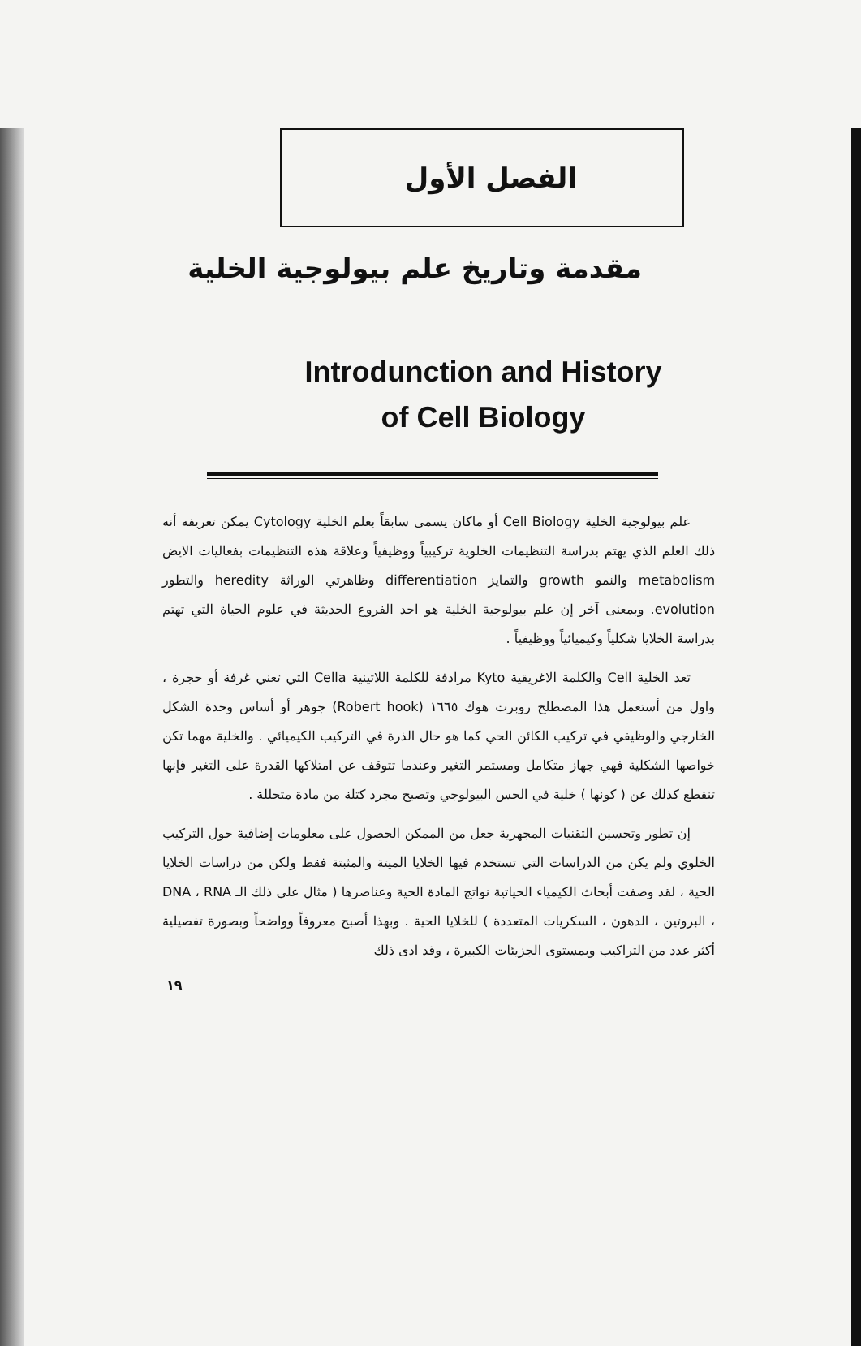الفصل الأول
مقدمة وتاريخ علم بيولوجية الخلية
Introdunction and History
of Cell Biology
علم بيولوجية الخلية Cell Biology أو ماكان يسمى سابقاً بعلم الخلية Cytology يمكن تعريفه أنه ذلك العلم الذي يهتم بدراسة التنظيمات الخلوية تركيبياً ووظيفياً وعلاقة هذه التنظيمات بفعاليات الايض metabolism والنمو growth والتمايز differentiation وظاهرتي الوراثة heredity والتطور evolution. وبمعنى آخر إن علم بيولوجية الخلية هو احد الفروع الحديثة في علوم الحياة التي تهتم بدراسة الخلايا شكلياً وكيميائياً ووظيفياً .
تعد الخلية Cell والكلمة الاغريقية Kyto مرادفة للكلمة اللاتينية Cella التي تعني غرفة أو حجرة ، واول من أستعمل هذا المصطلح روبرت هوك ١٦٦٥ (Robert hook) جوهر أو أساس وحدة الشكل الخارجي والوظيفي في تركيب الكائن الحي كما هو حال الذرة في التركيب الكيميائي . والخلية مهما تكن خواصها الشكلية فهي جهاز متكامل ومستمر التغير وعندما تتوقف عن امتلاكها القدرة على التغير فإنها تنقطع كذلك عن ( كونها ) خلية في الحس البيولوجي وتصبح مجرد كتلة من مادة متحللة .
إن تطور وتحسين التقنيات المجهرية جعل من الممكن الحصول على معلومات إضافية حول التركيب الخلوي ولم يكن من الدراسات التي تستخدم فيها الخلايا الميتة والمثبتة فقط ولكن من دراسات الخلايا الحية ، لقد وصفت أبحاث الكيمياء الحياتية نواتج المادة الحية وعناصرها ( مثال على ذلك الـ DNA ، RNA ، البروتين ، الدهون ، السكريات المتعددة ) للخلايا الحية . وبهذا أصبح معروفاً وواضحاً وبصورة تفصيلية أكثر عدد من التراكيب وبمستوى الجزيئات الكبيرة ، وقد ادى ذلك
١٩